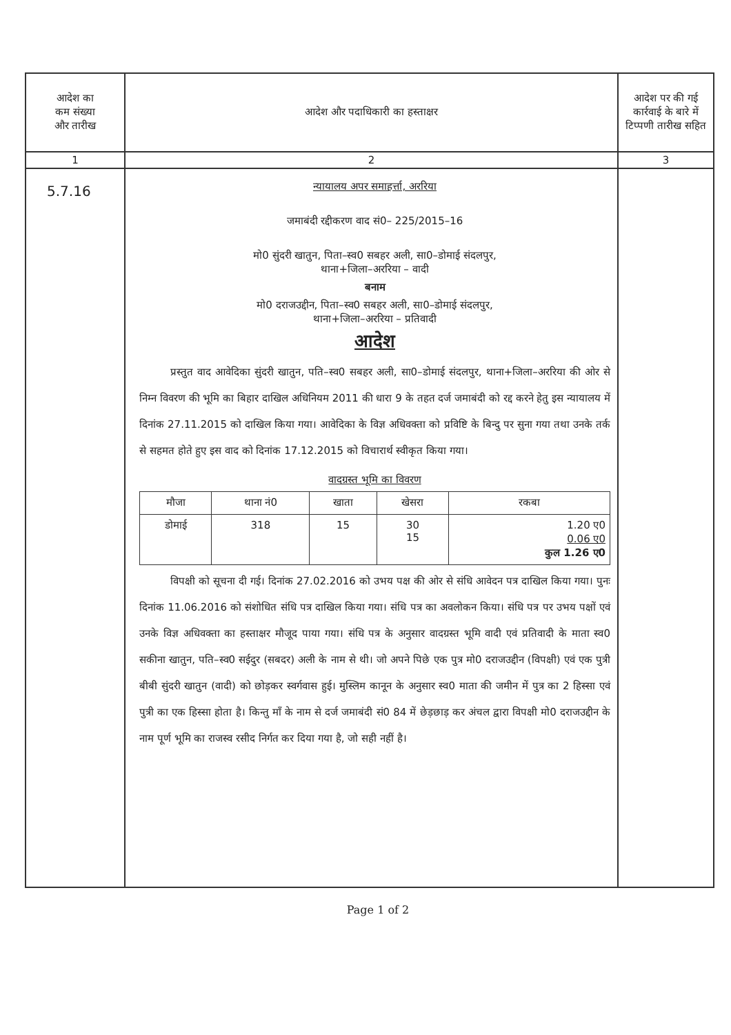| आदेश का कम संख्या और तारीख | आदेश और पदाधिकारी का हस्ताक्षर | आदेश पर की गई कार्रवाई के बारे में टिप्पणी तारीख सहित |
| 1 | 2 | 3 |
| 5.7.16 | न्यायालय अपर समाहर्त्ता, अररिया जमाबंदी रद्दीकरण वाद सं0– 225/2015–16 मो0 सुंदरी खातुन, पिता–स्व0 सबहर अली, सा0–डोमाई संदलपुर, थाना+जिला–अररिया – वादी बनाम मो0 दराजउद्दीन, पिता–स्व0 सबहर अली, सा0–डोमाई संदलपुर, थाना+जिला–अररिया – प्रतिवादी आदेश प्रस्तुत वाद आवेदिका सुंदरी खातुन, पति–स्व0 सबहर अली, सा0–डोमाई संदलपुर, थाना+जिला–अररिया की ओर से निम्न विवरण की भूमि का बिहार दाखिल अधिनियम 2011 की धारा 9 के तहत दर्ज जमाबंदी को रद्द करने हेतु इस न्यायालय में दिनांक 27.11.2015 को दाखिल किया गया। आवेदिका के विज्ञ अधिवक्ता को प्रविष्टि के बिन्दु पर सुना गया तथा उनके तर्क से सहमत होते हुए इस वाद को दिनांक 17.12.2015 को विचारार्थ स्वीकृत किया गया। वादग्रस्त भूमि का विवरण / मौजा / थाना नं0 / खाता / खेसरा / रकबा / / --- / --- / --- / --- / --- / / डोमाई / 318 / 15 / 30 15 / 1.20 ए0 0.06 ए0 कुल 1.26 ए0 / विपक्षी को सूचना दी गई। दिनांक 27.02.2016 को उभय पक्ष की ओर से संधि आवेदन पत्र दाखिल किया गया। पुनः दिनांक 11.06.2016 को संशोधित संधि पत्र दाखिल किया गया। संधि पत्र का अवलोकन किया। संधि पत्र पर उभय पक्षों एवं उनके विज्ञ अधिवक्ता का हस्ताक्षर मौजूद पाया गया। संधि पत्र के अनुसार वादग्रस्त भूमि वादी एवं प्रतिवादी के माता स्व0 सकीना खातुन, पति–स्व0 सईदुर (सबदर) अली के नाम से थी। जो अपने पिछे एक पुत्र मो0 दराजउद्दीन (विपक्षी) एवं एक पुत्री बीबी सुंदरी खातुन (वादी) को छोड़कर स्वर्गवास हुई। मुस्लिम कानून के अनुसार स्व0 माता की जमीन में पुत्र का 2 हिस्सा एवं पुत्री का एक हिस्सा होता है। किन्तु माँ के नाम से दर्ज जमाबंदी सं0 84 में छेड़छाड़ कर अंचल द्वारा विपक्षी मो0 दराजउद्दीन के नाम पूर्ण भूमि का राजस्व रसीद निर्गत कर दिया गया है, जो सही नहीं है। | |
Page 1 of 2